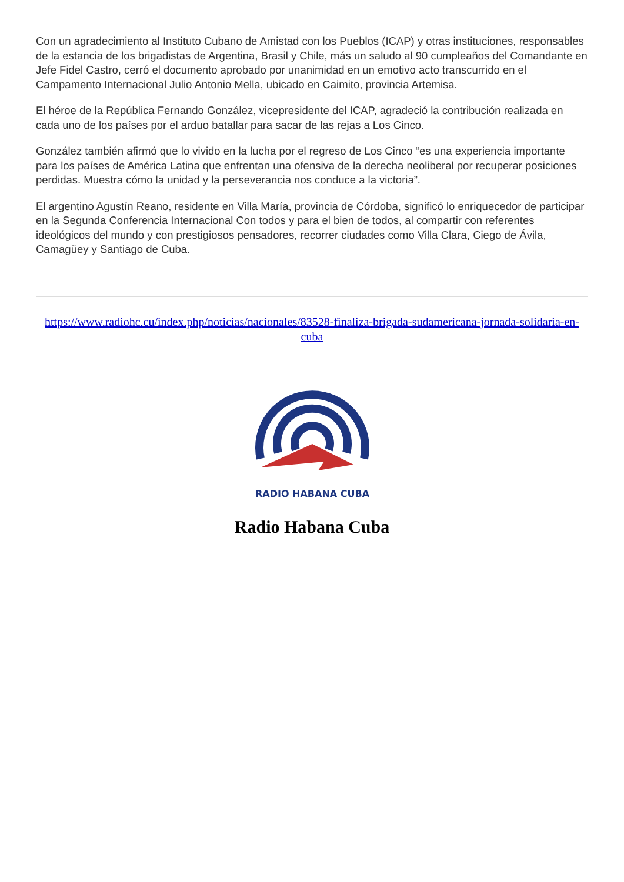Con un agradecimiento al Instituto Cubano de Amistad con los Pueblos (ICAP) y otras instituciones, responsables de la estancia de los brigadistas de Argentina, Brasil y Chile, más un saludo al 90 cumpleaños del Comandante en Jefe Fidel Castro, cerró el documento aprobado por unanimidad en un emotivo acto transcurrido en el Campamento Internacional Julio Antonio Mella, ubicado en Caimito, provincia Artemisa.
El héroe de la República Fernando González, vicepresidente del ICAP, agradeció la contribución realizada en cada uno de los países por el arduo batallar para sacar de las rejas a Los Cinco.
González también afirmó que lo vivido en la lucha por el regreso de Los Cinco “es una experiencia importante para los países de América Latina que enfrentan una ofensiva de la derecha neoliberal por recuperar posiciones perdidas. Muestra cómo la unidad y la perseverancia nos conduce a la victoria”.
El argentino Agustín Reano, residente en Villa María, provincia de Córdoba, significó lo enriquecedor de participar en la Segunda Conferencia Internacional Con todos y para el bien de todos, al compartir con referentes ideológicos del mundo y con prestigiosos pensadores, recorrer ciudades como Villa Clara, Ciego de Ávila, Camagüey y Santiago de Cuba.
https://www.radiohc.cu/index.php/noticias/nacionales/83528-finaliza-brigada-sudamericana-jornada-solidaria-en-cuba
RADIO HABANA CUBA
Radio Habana Cuba